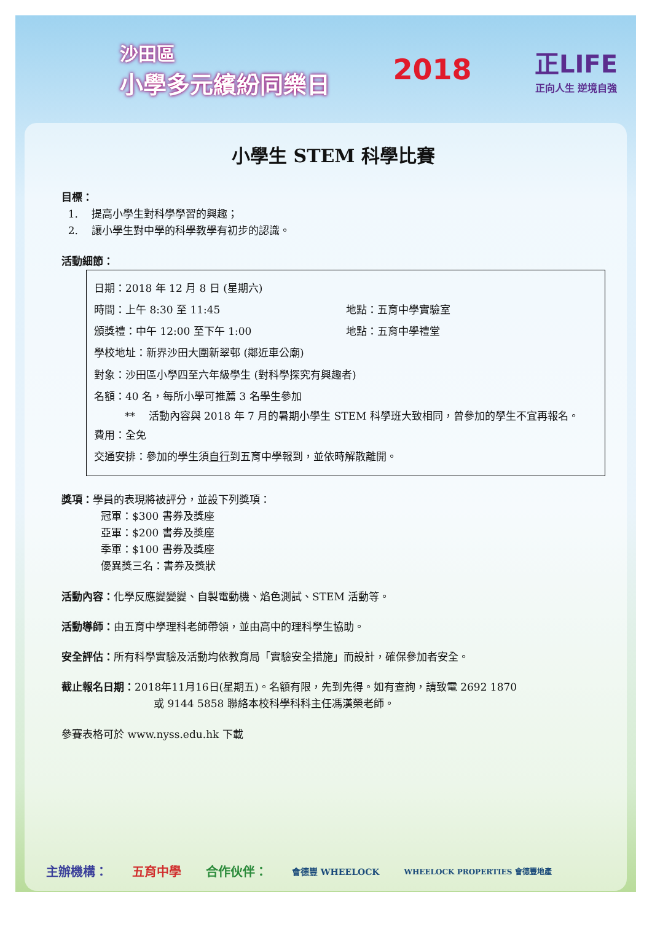沙田區
小學多元繽紛同樂日
2018
正LIFE
正向人生 逆境自強
小學生 STEM 科學比賽
目標：
1. 提高小學生對科學學習的興趣；
2. 讓小學生對中學的科學教學有初步的認識。
活動細節：
日期：2018 年 12 月 8 日 (星期六)
時間：上午 8:30 至 11:45 地點：五育中學實驗室
頒獎禮：中午 12:00 至下午 1:00 地點：五育中學禮堂
學校地址：新界沙田大圍新翠邨 (鄰近車公廟)
對象：沙田區小學四至六年級學生 (對科學探究有興趣者)
名額：40 名，每所小學可推薦 3 名學生參加
** 活動內容與 2018 年 7 月的暑期小學生 STEM 科學班大致相同，曾參加的學生不宜再報名。
費用：全免
交通安排：參加的學生須自行到五育中學報到，並依時解散離開。
獎項：學員的表現將被評分，並設下列獎項：
冠軍：$300 書券及獎座
亞軍：$200 書券及獎座
季軍：$100 書券及獎座
優異獎三名：書券及獎狀
活動內容：化學反應變變變、自製電動機、焰色測試、STEM 活動等。
活動導師：由五育中學理科老師帶領，並由高中的理科學生協助。
安全評估：所有科學實驗及活動均依教育局「實驗安全措施」而設計，確保參加者安全。
截止報名日期：2018年11月16日(星期五)。名額有限，先到先得。如有查詢，請致電 2692 1870
或 9144 5858 聯絡本校科學科科主任馮漢榮老師。
參賽表格可於 www.nyss.edu.hk 下載
主辦機構： 五育中學 合作伙伴： 會德豐 WHEELOCK WHEELOCK PROPERTIES 會德豐地產